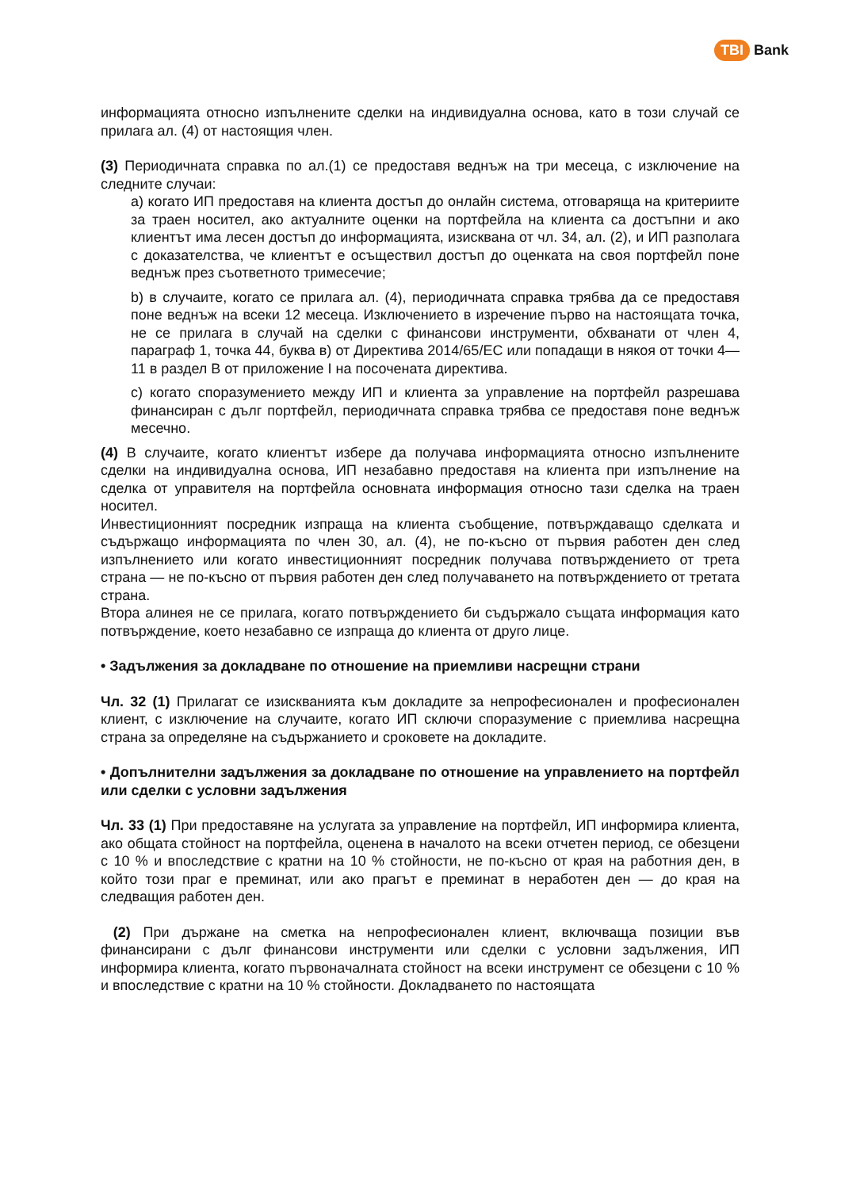TBI Bank
информацията относно изпълнените сделки на индивидуална основа, като в този случай се прилага ал. (4) от настоящия член.
(3) Периодичната справка по ал.(1) се предоставя веднъж на три месеца, с изключение на следните случаи:
а) когато ИП предоставя на клиента достъп до онлайн система, отговаряща на критериите за траен носител, ако актуалните оценки на портфейла на клиента са достъпни и ако клиентът има лесен достъп до информацията, изисквана от чл. 34, ал. (2), и ИП разполага с доказателства, че клиентът е осъществил достъп до оценката на своя портфейл поне веднъж през съответното тримесечие;
b) в случаите, когато се прилага ал. (4), периодичната справка трябва да се предоставя поне веднъж на всеки 12 месеца. Изключението в изречение първо на настоящата точка, не се прилага в случай на сделки с финансови инструменти, обхванати от член 4, параграф 1, точка 44, буква в) от Директива 2014/65/ЕС или попадащи в някоя от точки 4—11 в раздел В от приложение I на посочената директива.
c) когато споразумението между ИП и клиента за управление на портфейл разрешава финансиран с дълг портфейл, периодичната справка трябва се предоставя поне веднъж месечно.
(4) В случаите, когато клиентът избере да получава информацията относно изпълнените сделки на индивидуална основа, ИП незабавно предоставя на клиента при изпълнение на сделка от управителя на портфейла основната информация относно тази сделка на траен носител.
Инвестиционният посредник изпраща на клиента съобщение, потвърждаващо сделката и съдържащо информацията по член 30, ал. (4), не по-късно от първия работен ден след изпълнението или когато инвестиционният посредник получава потвърждението от трета страна — не по-късно от първия работен ден след получаването на потвърждението от третата страна.
Втора алинея не се прилага, когато потвърждението би съдържало същата информация като потвърждение, което незабавно се изпраща до клиента от друго лице.
• Задължения за докладване по отношение на приемливи насрещни страни
Чл. 32 (1) Прилагат се изискванията към докладите за непрофесионален и професионален клиент, с изключение на случаите, когато ИП сключи споразумение с приемлива насрещна страна за определяне на съдържанието и сроковете на докладите.
• Допълнителни задължения за докладване по отношение на управлението на портфейл или сделки с условни задължения
Чл. 33 (1) При предоставяне на услугата за управление на портфейл, ИП информира клиента, ако общата стойност на портфейла, оценена в началото на всеки отчетен период, се обезцени с 10 % и впоследствие с кратни на 10 % стойности, не по-късно от края на работния ден, в който този праг е преминат, или ако прагът е преминат в неработен ден — до края на следващия работен ден.
(2) При държане на сметка на непрофесионален клиент, включваща позиции във финансирани с дълг финансови инструменти или сделки с условни задължения, ИП информира клиента, когато първоначалната стойност на всеки инструмент се обезцени с 10 % и впоследствие с кратни на 10 % стойности. Докладването по настоящата